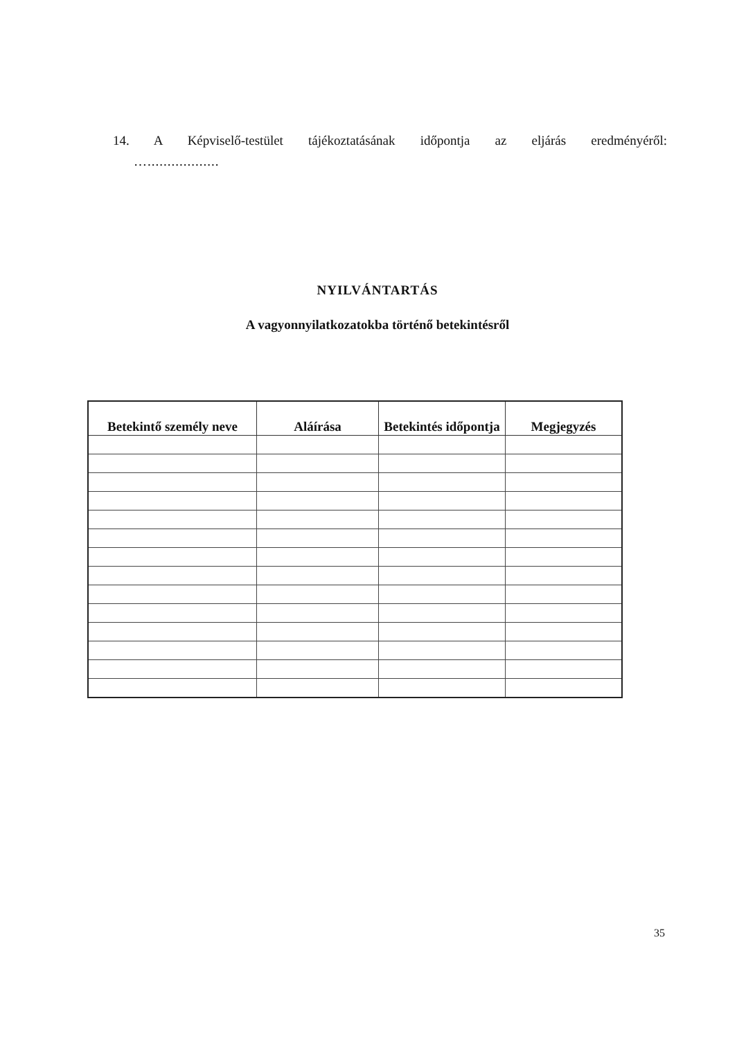14. A Képviselő-testület tájékoztatásának időpontja az eljárás eredményéről:
…..................
NYILVÁNTARTÁS
A vagyonnyilatkozatokba történő betekintésről
| Betekintő személy neve | Aláírása | Betekintés időpontja | Megjegyzés |
| --- | --- | --- | --- |
35